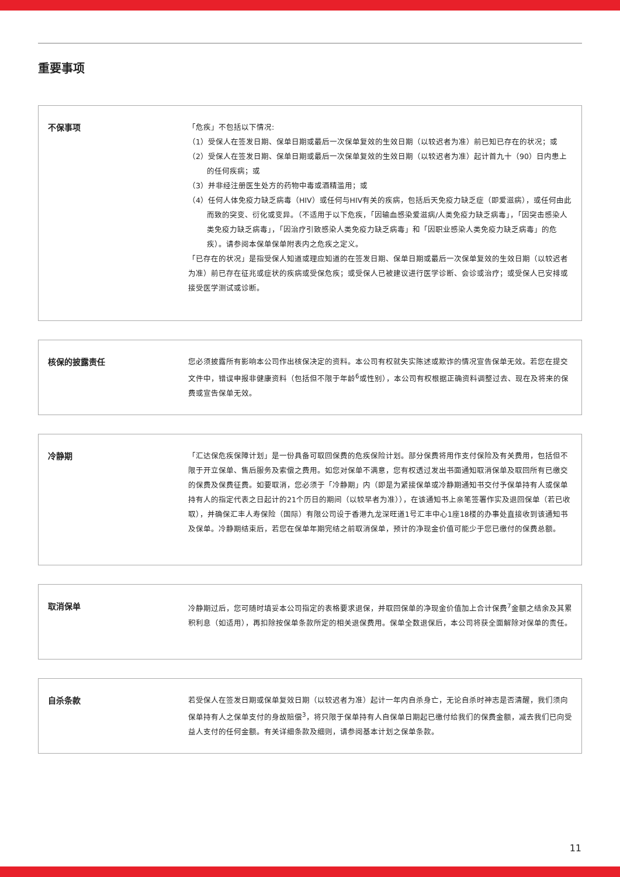重要事项
不保事项
「危疾」不包括以下情况:
（1）受保人在签发日期、保单日期或最后一次保单复效的生效日期（以较迟者为准）前已知已存在的状况；或
（2）受保人在签发日期、保单日期或最后一次保单复效的生效日期（以较迟者为准）起计首九十（90）日内患上的任何疾病；或
（3）并非经注册医生处方的药物中毒或酒精滥用；或
（4）任何人体免疫力缺乏病毒（HIV）或任何与HIV有关的疾病，包括后天免疫力缺乏症（即爱滋病），或任何由此而致的突变、衍化或变异。（不适用于以下危疾，「因输血感染爱滋病/人类免疫力缺乏病毒」，「因突击感染人类免疫力缺乏病毒」，「因治疗引致感染人类免疫力缺乏病毒」和「因职业感染人类免疫力缺乏病毒」的危疾）。请参阅本保单保单附表内之危疾之定义。
「已存在的状况」是指受保人知道或理应知道的在签发日期、保单日期或最后一次保单复效的生效日期（以较迟者为准）前已存在征兆或症状的疾病或受保危疾；或受保人已被建议进行医学诊断、会诊或治疗；或受保人已安排或接受医学测试或诊断。
核保的披露责任
您必须披露所有影响本公司作出核保决定的资料。本公司有权就失实陈述或欺诈的情况宣告保单无效。若您在提交文件中，错误申报非健康资料（包括但不限于年龄<sup>6</sup>或性别），本公司有权根据正确资料调整过去、现在及将来的保费或宣告保单无效。
冷静期
「汇达保危疾保障计划」是一份具备可取回保费的危疾保险计划。部分保费将用作支付保险及有关费用，包括但不限于开立保单、售后服务及索偿之费用。如您对保单不满意，您有权透过发出书面通知取消保单及取回所有已缴交的保费及保费征费。如要取消，您必须于「冷静期」内（即是为紧接保单或冷静期通知书交付予保单持有人或保单持有人的指定代表之日起计的21个历日的期间（以较早者为准）），在该通知书上亲笔签署作实及退回保单（若已收取），并确保汇丰人寿保险（国际）有限公司设于香港九龙深旺道1号汇丰中心1座18楼的办事处直接收到该通知书及保单。冷静期结束后，若您在保单年期完结之前取消保单，预计的净现金价值可能少于您已缴付的保费总额。
取消保单
冷静期过后，您可随时填妥本公司指定的表格要求退保，并取回保单的净现金价值加上合计保费<sup>7</sup>金额之结余及其累积利息（如适用），再扣除按保单条款所定的相关退保费用。保单全数退保后，本公司将获全面解除对保单的责任。
自杀条款
若受保人在签发日期或保单复效日期（以较迟者为准）起计一年内自杀身亡，无论自杀时神志是否清醒，我们须向保单持有人之保单支付的身故赔偿<sup>3</sup>，将只限于保单持有人自保单日期起已缴付给我们的保费金额，减去我们已向受益人支付的任何金额。有关详细条款及细则，请参阅基本计划之保单条款。
11